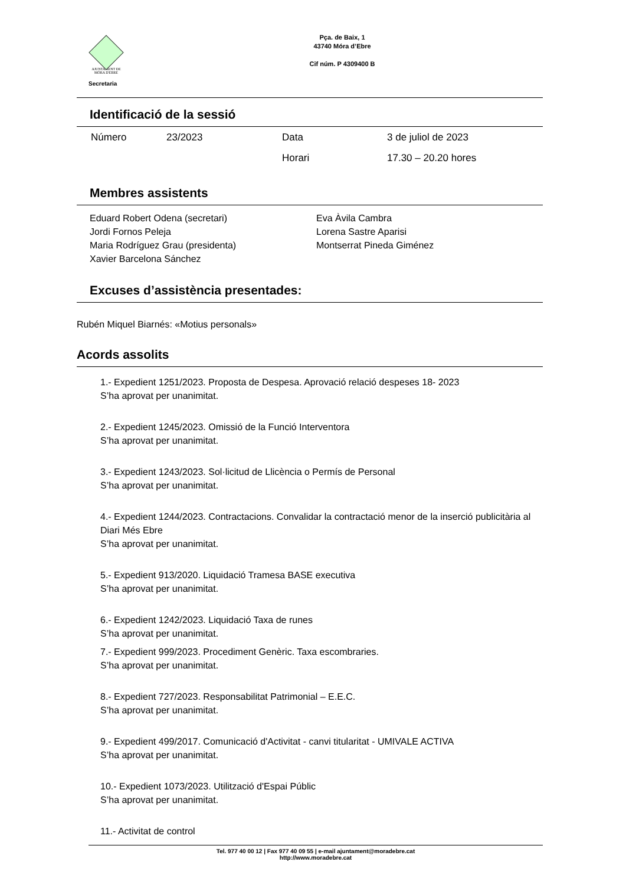AJUNTAMENT DE MÓRA D'EBRE
Pça. de Baix, 1
43740 Móra d’Ebre
Cif núm. P 4309400 B
Secretaria
Identificació de la sessió
Número 23/2023 Data 3 de juliol de 2023
Horari 17.30 – 20.20 hores
Membres assistents
Eduard Robert Odena (secretari)
Jordi Fornos Peleja
Maria Rodríguez Grau (presidenta)
Xavier Barcelona Sánchez
Eva Àvila Cambra
Lorena Sastre Aparisi
Montserrat Pineda Giménez
Excuses d’assistència presentades:
Rubén Miquel Biarnés: «Motius personals»
Acords assolits
1.- Expedient 1251/2023. Proposta de Despesa. Aprovació relació despeses 18- 2023
S’ha aprovat per unanimitat.
2.- Expedient 1245/2023. Omissió de la Funció Interventora
S’ha aprovat per unanimitat.
3.- Expedient 1243/2023. Sol·licitud de Llicència o Permís de Personal
S’ha aprovat per unanimitat.
4.- Expedient 1244/2023. Contractacions. Convalidar la contractació menor de la inserció publicitària al Diari Més Ebre
S’ha aprovat per unanimitat.
5.- Expedient 913/2020. Liquidació Tramesa BASE executiva
S’ha aprovat per unanimitat.
6.- Expedient 1242/2023. Liquidació Taxa de runes
S’ha aprovat per unanimitat.
7.- Expedient 999/2023. Procediment Genèric. Taxa escombraries.
S’ha aprovat per unanimitat.
8.- Expedient 727/2023. Responsabilitat Patrimonial – E.E.C.
S’ha aprovat per unanimitat.
9.- Expedient 499/2017. Comunicació d'Activitat - canvi titularitat - UMIVALE ACTIVA
S’ha aprovat per unanimitat.
10.- Expedient 1073/2023. Utilització d'Espai Públic
S’ha aprovat per unanimitat.
11.- Activitat de control
Tel. 977 40 00 12 | Fax 977 40 09 55 | e-mail ajuntament@moradebre.cat
http://www.moradebre.cat